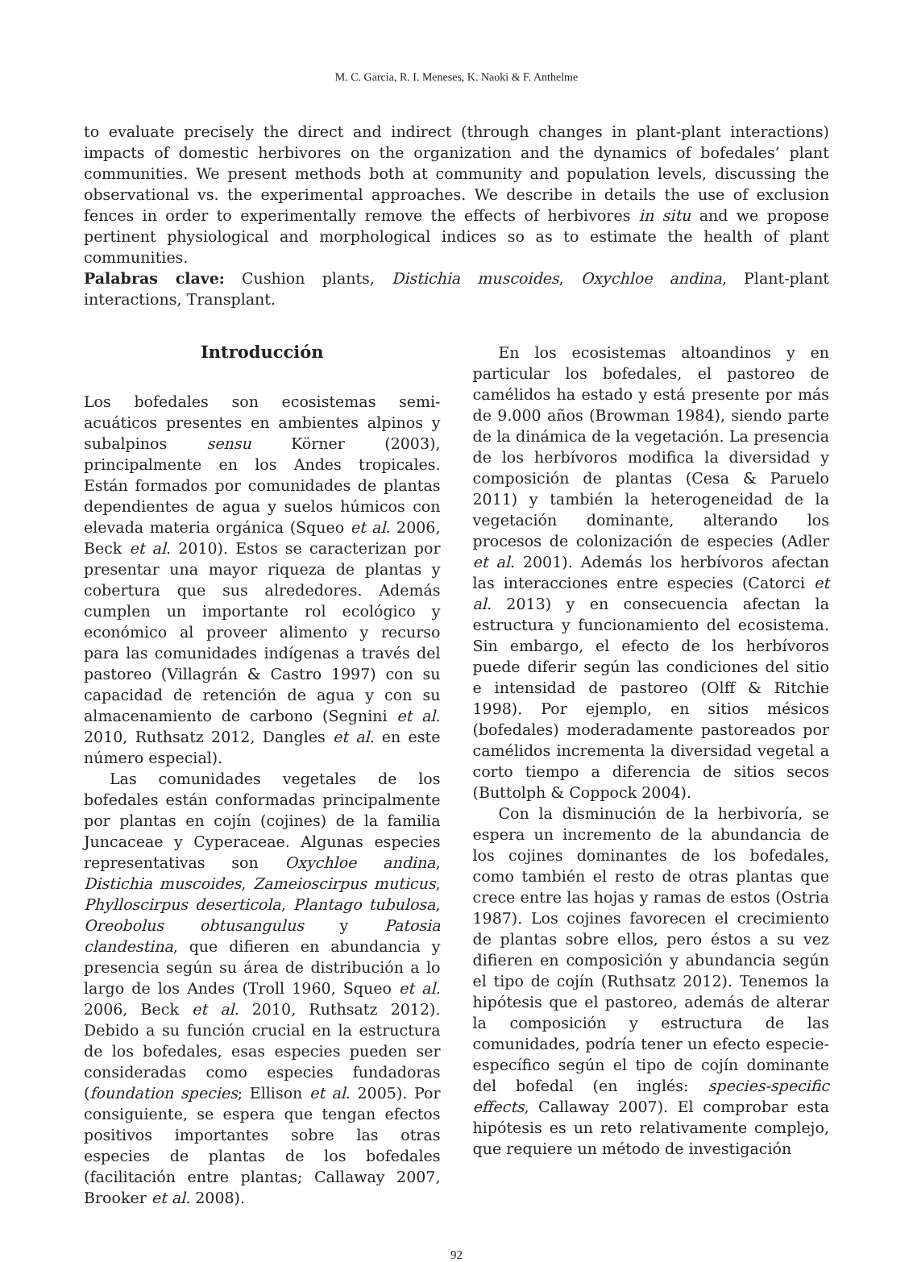M. C. Garcia, R. I. Meneses, K. Naoki & F. Anthelme
to evaluate precisely the direct and indirect (through changes in plant-plant interactions) impacts of domestic herbivores on the organization and the dynamics of bofedales’ plant communities. We present methods both at community and population levels, discussing the observational vs. the experimental approaches. We describe in details the use of exclusion fences in order to experimentally remove the effects of herbivores in situ and we propose pertinent physiological and morphological indices so as to estimate the health of plant communities.
Palabras clave: Cushion plants, Distichia muscoides, Oxychloe andina, Plant-plant interactions, Transplant.
Introducción
Los bofedales son ecosistemas semi-acuáticos presentes en ambientes alpinos y subalpinos sensu Körner (2003), principalmente en los Andes tropicales. Están formados por comunidades de plantas dependientes de agua y suelos húmicos con elevada materia orgánica (Squeo et al. 2006, Beck et al. 2010). Estos se caracterizan por presentar una mayor riqueza de plantas y cobertura que sus alrededores. Además cumplen un importante rol ecológico y económico al proveer alimento y recurso para las comunidades indígenas a través del pastoreo (Villagrán & Castro 1997) con su capacidad de retención de agua y con su almacenamiento de carbono (Segnini et al. 2010, Ruthsatz 2012, Dangles et al. en este número especial).
Las comunidades vegetales de los bofedales están conformadas principalmente por plantas en cojín (cojines) de la familia Juncaceae y Cyperaceae. Algunas especies representativas son Oxychloe andina, Distichia muscoides, Zameioscirpus muticus, Phylloscirpus deserticola, Plantago tubulosa, Oreobolus obtusangulus y Patosia clandestina, que difieren en abundancia y presencia según su área de distribución a lo largo de los Andes (Troll 1960, Squeo et al. 2006, Beck et al. 2010, Ruthsatz 2012). Debido a su función crucial en la estructura de los bofedales, esas especies pueden ser consideradas como especies fundadoras (foundation species; Ellison et al. 2005). Por consiguiente, se espera que tengan efectos positivos importantes sobre las otras especies de plantas de los bofedales (facilitación entre plantas; Callaway 2007, Brooker et al. 2008).
En los ecosistemas altoandinos y en particular los bofedales, el pastoreo de camélidos ha estado y está presente por más de 9.000 años (Browman 1984), siendo parte de la dinámica de la vegetación. La presencia de los herbívoros modifica la diversidad y composición de plantas (Cesa & Paruelo 2011) y también la heterogeneidad de la vegetación dominante, alterando los procesos de colonización de especies (Adler et al. 2001). Además los herbívoros afectan las interacciones entre especies (Catorci et al. 2013) y en consecuencia afectan la estructura y funcionamiento del ecosistema. Sin embargo, el efecto de los herbívoros puede diferir según las condiciones del sitio e intensidad de pastoreo (Olff & Ritchie 1998). Por ejemplo, en sitios mésicos (bofedales) moderadamente pastoreados por camélidos incrementa la diversidad vegetal a corto tiempo a diferencia de sitios secos (Buttolph & Coppock 2004).
Con la disminución de la herbivoría, se espera un incremento de la abundancia de los cojines dominantes de los bofedales, como también el resto de otras plantas que crece entre las hojas y ramas de estos (Ostria 1987). Los cojines favorecen el crecimiento de plantas sobre ellos, pero éstos a su vez difieren en composición y abundancia según el tipo de cojín (Ruthsatz 2012). Tenemos la hipótesis que el pastoreo, además de alterar la composición y estructura de las comunidades, podría tener un efecto especie-específico según el tipo de cojín dominante del bofedal (en inglés: species-specific effects, Callaway 2007). El comprobar esta hipótesis es un reto relativamente complejo, que requiere un método de investigación
92